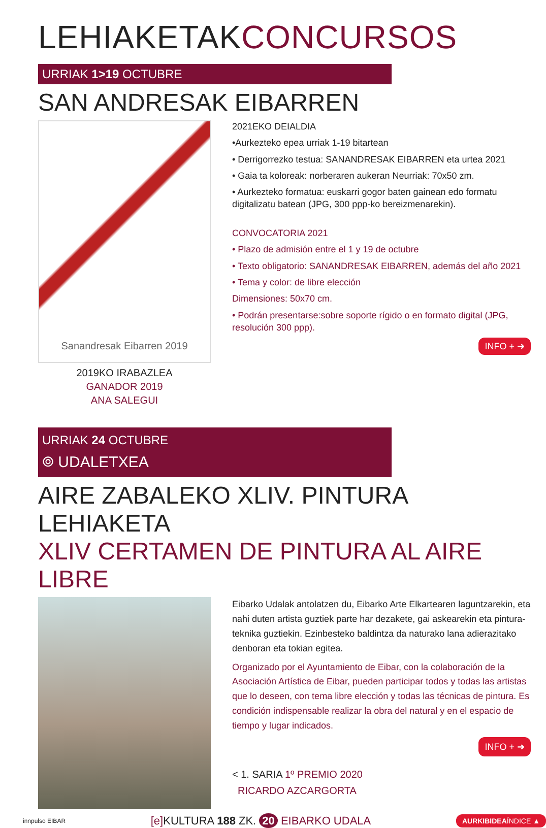LEHIAKETAKCONCURSOS
URRIAK 1>19 OCTUBRE
SAN ANDRESAK EIBARREN
Sanandresak Eibarren 2019
2019KO IRABAZLEA
GANADOR 2019
ANA SALEGUI
2021EKO DEIALDIA
•Aurkezteko epea urriak 1-19 bitartean
• Derrigorrezko testua: SANANDRESAK EIBARREN eta urtea 2021
• Gaia ta koloreak: norberaren aukeran Neurriak: 70x50 zm.
• Aurkezteko formatua: euskarri gogor baten gainean edo formatu digitalizatu batean (JPG, 300 ppp-ko bereizmenarekin).
CONVOCATORIA 2021
• Plazo de admisión entre el 1 y 19 de octubre
• Texto obligatorio: SANANDRESAK EIBARREN, además del año 2021
• Tema y color: de libre elección
Dimensiones: 50x70 cm.
• Podrán presentarse:sobre soporte rígido o en formato digital (JPG, resolución 300 ppp).
INFO + ➜
URRIAK 24 OCTUBRE
⌾ UDALETXEA
AIRE ZABALEKO XLIV. PINTURA LEHIAKETA
XLIV CERTAMEN DE PINTURA AL AIRE LIBRE
Eibarko Udalak antolatzen du, Eibarko Arte Elkartearen laguntzarekin, eta nahi duten artista guztiek parte har dezakete, gai askearekin eta pintura-teknika guztiekin. Ezinbesteko baldintza da naturako lana adierazitako denboran eta tokian egitea.
Organizado por el Ayuntamiento de Eibar, con la colaboración de la Asociación Artística de Eibar, pueden participar todos y todas las artistas que lo deseen, con tema libre elección y todas las técnicas de pintura. Es condición indispensable realizar la obra del natural y en el espacio de tiempo y lugar indicados.
INFO + ➜
< 1. SARIA 1º PREMIO 2020
RICARDO AZCARGORTA
innpulso EIBAR [e] KULTURA 188 ZK. 20 EIBARKO UDALA AURKIBIDEAÍNDICE ▲